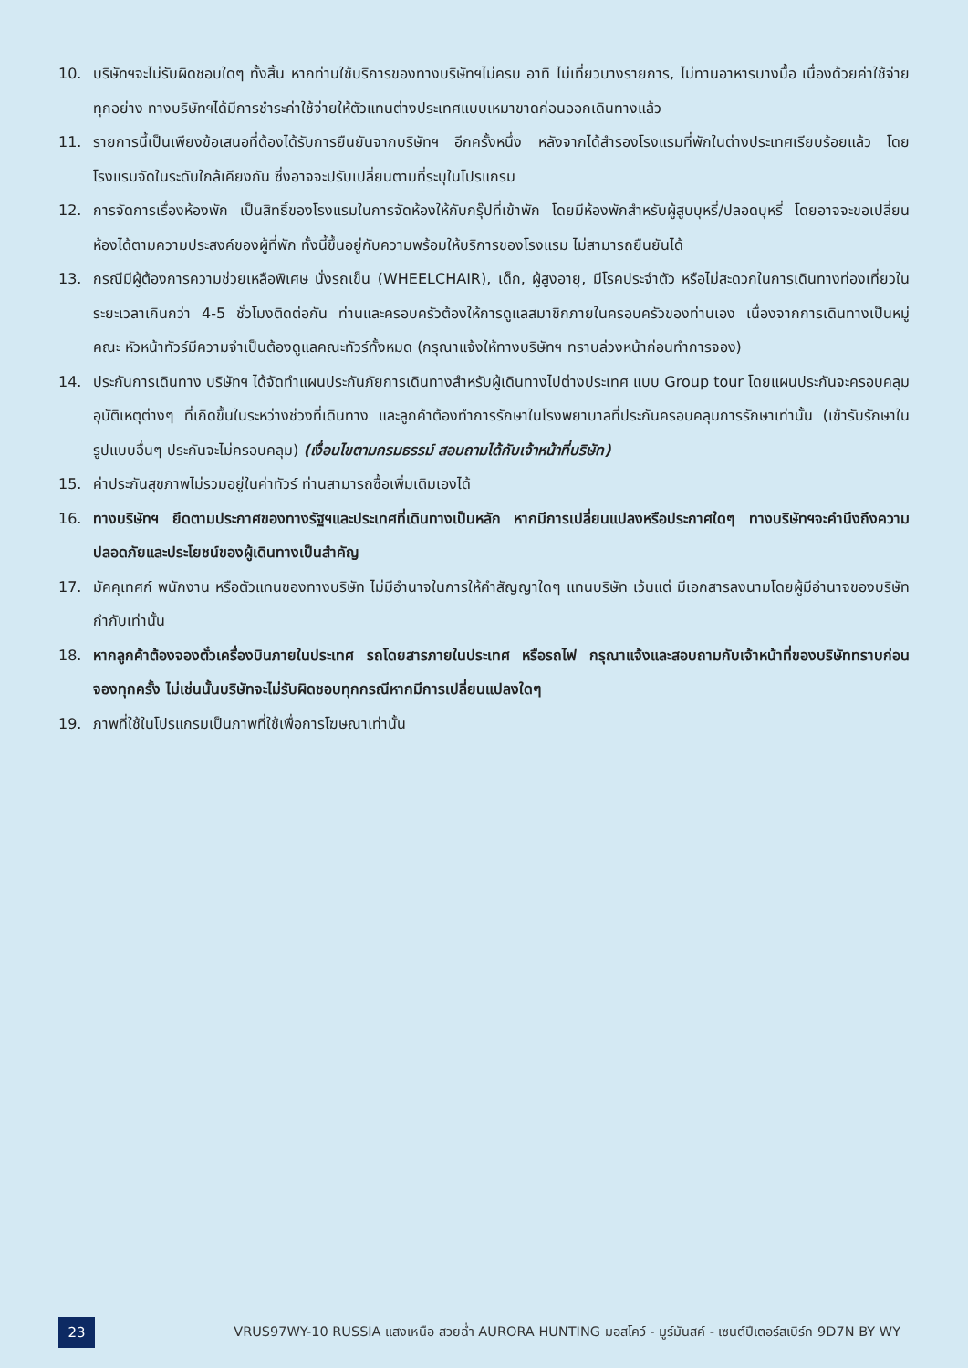10. บริษัทฯจะไม่รับผิดชอบใดๆ ทั้งสิ้น หากท่านใช้บริการของทางบริษัทฯไม่ครบ อาทิ ไม่เที่ยวบางรายการ, ไม่ทานอาหารบางมื้อ เนื่องด้วยค่าใช้จ่ายทุกอย่าง ทางบริษัทฯได้มีการชำระค่าใช้จ่ายให้ตัวแทนต่างประเทศแบบเหมาขาดก่อนออกเดินทางแล้ว
11. รายการนี้เป็นเพียงข้อเสนอที่ต้องได้รับการยืนยันจากบริษัทฯ อีกครั้งหนึ่ง หลังจากได้สำรองโรงแรมที่พักในต่างประเทศเรียบร้อยแล้ว โดยโรงแรมจัดในระดับใกล้เคียงกัน ซึ่งอาจจะปรับเปลี่ยนตามที่ระบุในโปรแกรม
12. การจัดการเรื่องห้องพัก เป็นสิทธิ์ของโรงแรมในการจัดห้องให้กับกรุ๊ปที่เข้าพัก โดยมีห้องพักสำหรับผู้สูบบุหรี่/ปลอดบุหรี่ โดยอาจจะขอเปลี่ยนห้องได้ตามความประสงค์ของผู้ที่พัก ทั้งนี้ขึ้นอยู่กับความพร้อมให้บริการของโรงแรม ไม่สามารถยืนยันได้
13. กรณีมีผู้ต้องการความช่วยเหลือพิเศษ นั่งรถเข็น (WHEELCHAIR), เด็ก, ผู้สูงอายุ, มีโรคประจำตัว หรือไม่สะดวกในการเดินทางท่องเที่ยวในระยะเวลาเกินกว่า 4-5 ชั่วโมงติดต่อกัน ท่านและครอบครัวต้องให้การดูแลสมาชิกภายในครอบครัวของท่านเอง เนื่องจากการเดินทางเป็นหมู่คณะ หัวหน้าทัวร์มีความจำเป็นต้องดูแลคณะทัวร์ทั้งหมด (กรุณาแจ้งให้ทางบริษัทฯ ทราบล่วงหน้าก่อนทำการจอง)
14. ประกันการเดินทาง บริษัทฯ ได้จัดทำแผนประกันภัยการเดินทางสำหรับผู้เดินทางไปต่างประเทศ แบบ Group tour โดยแผนประกันจะครอบคลุมอุบัติเหตุต่างๆ ที่เกิดขึ้นในระหว่างช่วงที่เดินทาง และลูกค้าต้องทำการรักษาในโรงพยาบาลที่ประกันครอบคลุมการรักษาเท่านั้น (เข้ารับรักษาในรูปแบบอื่นๆ ประกันจะไม่ครอบคลุม) (เงื่อนไขตามกรมธรรม์ สอบถามได้กับเจ้าหน้าที่บริษัท)
15. ค่าประกันสุขภาพไม่รวมอยู่ในค่าทัวร์ ท่านสามารถซื้อเพิ่มเติมเองได้
16. ทางบริษัทฯ ยึดตามประกาศของทางรัฐฯและประเทศที่เดินทางเป็นหลัก หากมีการเปลี่ยนแปลงหรือประกาศใดๆ ทางบริษัทฯจะคำนึงถึงความปลอดภัยและประโยชน์ของผู้เดินทางเป็นสำคัญ
17. มัคคุเทศก์ พนักงาน หรือตัวแทนของทางบริษัท ไม่มีอำนาจในการให้คำสัญญาใดๆ แทนบริษัท เว้นแต่ มีเอกสารลงนามโดยผู้มีอำนาจของบริษัทกำกับเท่านั้น
18. หากลูกค้าต้องจองตั๋วเครื่องบินภายในประเทศ รถโดยสารภายในประเทศ หรือรถไฟ กรุณาแจ้งและสอบถามกับเจ้าหน้าที่ของบริษัททราบก่อนจองทุกครั้ง ไม่เช่นนั้นบริษัทจะไม่รับผิดชอบทุกกรณีหากมีการเปลี่ยนแปลงใดๆ
19. ภาพที่ใช้ในโปรแกรมเป็นภาพที่ใช้เพื่อการโฆษณาเท่านั้น
23
VRUS97WY-10 RUSSIA แสงเหนือ สวยฉ่ำ AURORA HUNTING มอสโคว์ - มูร์มันสค์ - เซนต์ปีเตอร์สเบิร์ก 9D7N BY WY